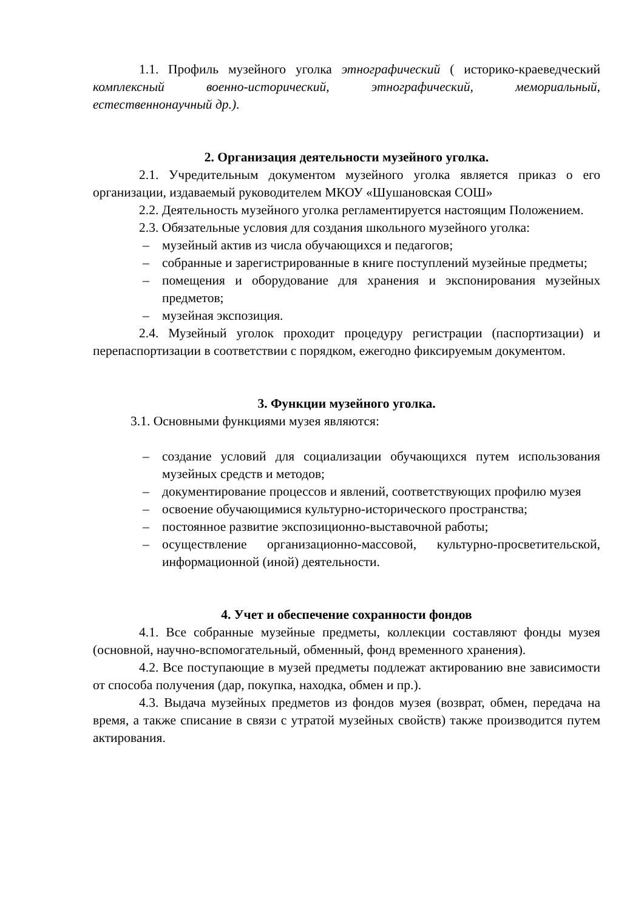1.1. Профиль музейного уголка этнографический ( историко-краеведческий комплексный военно-исторический, этнографический, мемориальный, естественнонаучный др.).
2. Организация деятельности музейного уголка.
2.1. Учредительным документом музейного уголка является приказ о его организации, издаваемый руководителем МКОУ «Шушановская СОШ»
2.2. Деятельность музейного уголка регламентируется настоящим Положением.
2.3. Обязательные условия для создания школьного музейного уголка:
– музейный актив из числа обучающихся и педагогов;
– собранные и зарегистрированные в книге поступлений музейные предметы;
– помещения и оборудование для хранения и экспонирования музейных предметов;
– музейная экспозиция.
2.4. Музейный уголок проходит процедуру регистрации (паспортизации) и перепаспортизации в соответствии с порядком, ежегодно фиксируемым документом.
3. Функции музейного уголка.
3.1. Основными функциями музея являются:
– создание условий для социализации обучающихся путем использования музейных средств и методов;
– документирование процессов и явлений, соответствующих профилю музея
– освоение обучающимися культурно-исторического пространства;
– постоянное развитие экспозиционно-выставочной работы;
– осуществление организационно-массовой, культурно-просветительской, информационной (иной) деятельности.
4. Учет и обеспечение сохранности фондов
4.1. Все собранные музейные предметы, коллекции составляют фонды музея (основной, научно-вспомогательный, обменный, фонд временного хранения).
4.2. Все поступающие в музей предметы подлежат актированию вне зависимости от способа получения (дар, покупка, находка, обмен и пр.).
4.3. Выдача музейных предметов из фондов музея (возврат, обмен, передача на время, а также списание в связи с утратой музейных свойств) также производится путем актирования.